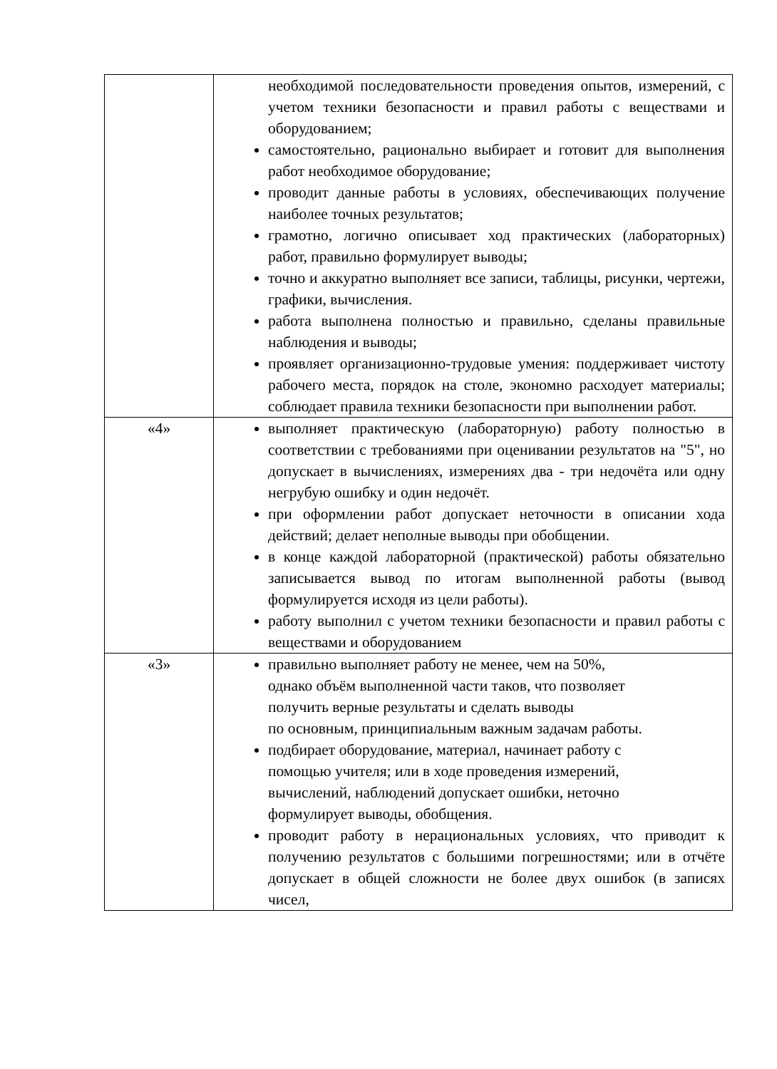| | необходимой последовательности проведения опытов, измерений, с учетом техники безопасности и правил работы с веществами и оборудованием; самостоятельно, рационально выбирает и готовит для выполнения работ необходимое оборудование; проводит данные работы в условиях, обеспечивающих получение наиболее точных результатов; грамотно, логично описывает ход практических (лабораторных) работ, правильно формулирует выводы; точно и аккуратно выполняет все записи, таблицы, рисунки, чертежи, графики, вычисления. работа выполнена полностью и правильно, сделаны правильные наблюдения и выводы; проявляет организационно-трудовые умения: поддерживает чистоту рабочего места, порядок на столе, экономно расходует материалы; соблюдает правила техники безопасности при выполнении работ. |
| «4» | выполняет практическую (лабораторную) работу полностью в соответствии с требованиями при оценивании результатов на "5", но допускает в вычислениях, измерениях два - три недочёта или одну негрубую ошибку и один недочёт. при оформлении работ допускает неточности в описании хода действий; делает неполные выводы при обобщении. в конце каждой лабораторной (практической) работы обязательно записывается вывод по итогам выполненной работы (вывод формулируется исходя из цели работы). работу выполнил с учетом техники безопасности и правил работы с веществами и оборудованием |
| «3» | правильно выполняет работу не менее, чем на 50%, однако объём выполненной части таков, что позволяет получить верные результаты и сделать выводы по основным, принципиальным важным задачам работы. подбирает оборудование, материал, начинает работу с помощью учителя; или в ходе проведения измерений, вычислений, наблюдений допускает ошибки, неточно формулирует выводы, обобщения. проводит работу в нерациональных условиях, что приводит к получению результатов с большими погрешностями; или в отчёте допускает в общей сложности не более двух ошибок (в записях чисел, |